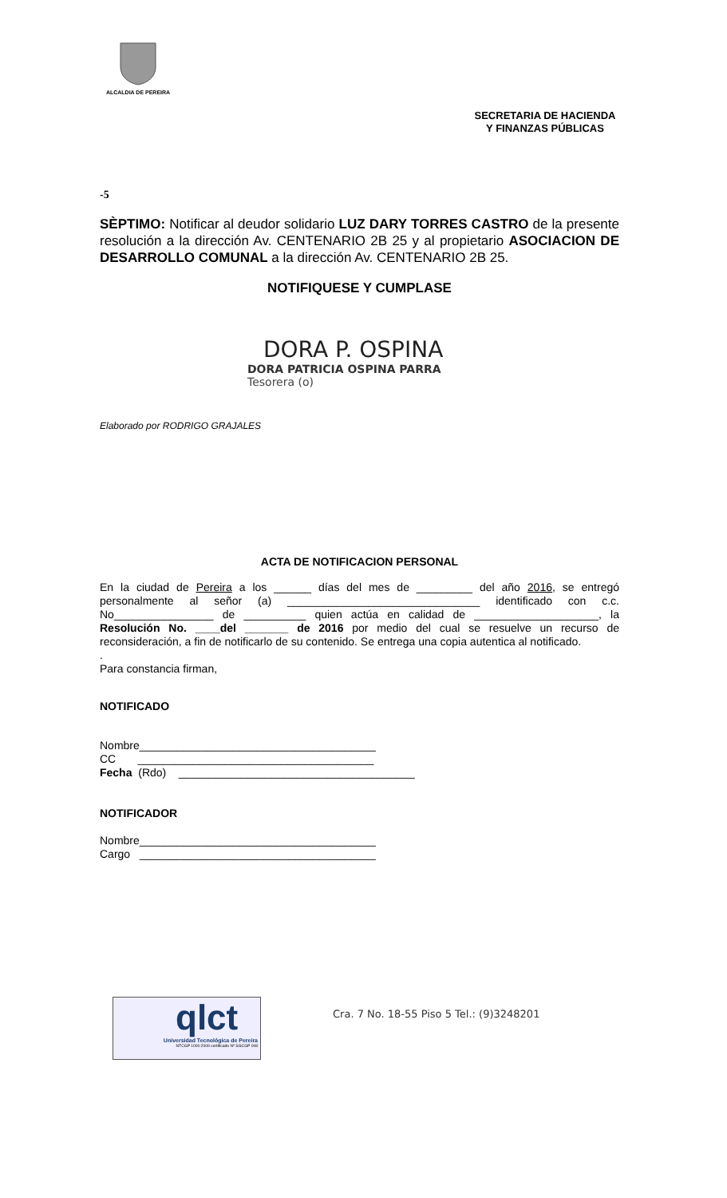ALCALDIA DE PEREIRA
SECRETARIA DE HACIENDA
Y FINANZAS PÚBLICAS
-5
SÈPTIMO: Notificar al deudor solidario LUZ DARY TORRES CASTRO de la presente resolución a la dirección Av. CENTENARIO 2B 25 y al propietario ASOCIACION DE DESARROLLO COMUNAL a la dirección Av. CENTENARIO 2B 25.
NOTIFIQUESE Y CUMPLASE
DORA P. OSPINA
DORA PATRICIA OSPINA PARRA
Tesorera (o)
Elaborado por RODRIGO GRAJALES
ACTA DE NOTIFICACION PERSONAL
En la ciudad de Pereira a los ______ días del mes de _________ del año 2016, se entregó personalmente al señor (a) _______________________________ identificado con c.c. No________________ de __________ quien actúa en calidad de ____________________, la Resolución No. ____del _______ de 2016 por medio del cual se resuelve un recurso de reconsideración, a fin de notificarlo de su contenido. Se entrega una copia autentica al notificado.
.
Para constancia firman,
NOTIFICADO
Nombre______________________________________
CC ______________________________________
Fecha (Rdo) ______________________________________
NOTIFICADOR
Nombre______________________________________
Cargo ______________________________________
qlct
Universidad Tecnológica de Pereira
NTCGP 1000:2009 certificado Nº SGCGP 008
Cra. 7 No. 18-55 Piso 5 Tel.: (9)3248201